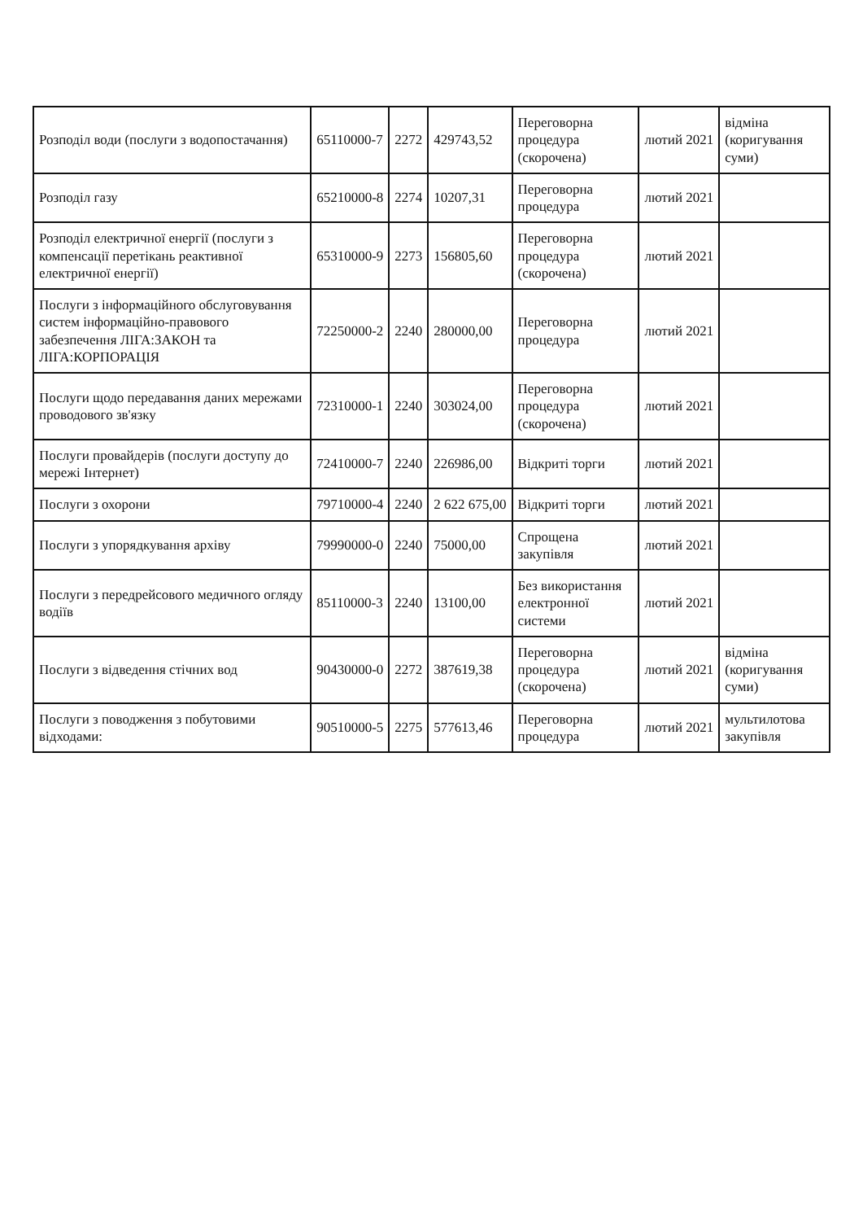| Розподіл води (послуги з водопостачання) | 65110000-7 | 2272 | 429743,52 | Переговорна процедура (скорочена) | лютий 2021 | відміна (коригування суми) |
| Розподіл газу | 65210000-8 | 2274 | 10207,31 | Переговорна процедура | лютий 2021 | |
| Розподіл електричної енергії (послуги з компенсації перетікань реактивної електричної енергії) | 65310000-9 | 2273 | 156805,60 | Переговорна процедура (скорочена) | лютий 2021 | |
| Послуги з інформаційного обслуговування систем інформаційно-правового забезпечення ЛІГА:ЗАКОН та ЛІГА:КОРПОРАЦІЯ | 72250000-2 | 2240 | 280000,00 | Переговорна процедура | лютий 2021 | |
| Послуги щодо передавання даних мережами проводового зв'язку | 72310000-1 | 2240 | 303024,00 | Переговорна процедура (скорочена) | лютий 2021 | |
| Послуги провайдерів (послуги доступу до мережі Інтернет) | 72410000-7 | 2240 | 226986,00 | Відкриті торги | лютий 2021 | |
| Послуги з охорони | 79710000-4 | 2240 | 2 622 675,00 | Відкриті торги | лютий 2021 | |
| Послуги з упорядкування архіву | 79990000-0 | 2240 | 75000,00 | Спрощена закупівля | лютий 2021 | |
| Послуги з передрейсового медичного огляду водіїв | 85110000-3 | 2240 | 13100,00 | Без використання електронної системи | лютий 2021 | |
| Послуги з відведення стічних вод | 90430000-0 | 2272 | 387619,38 | Переговорна процедура (скорочена) | лютий 2021 | відміна (коригування суми) |
| Послуги з поводження з побутовими відходами: | 90510000-5 | 2275 | 577613,46 | Переговорна процедура | лютий 2021 | мультилотова закупівля |